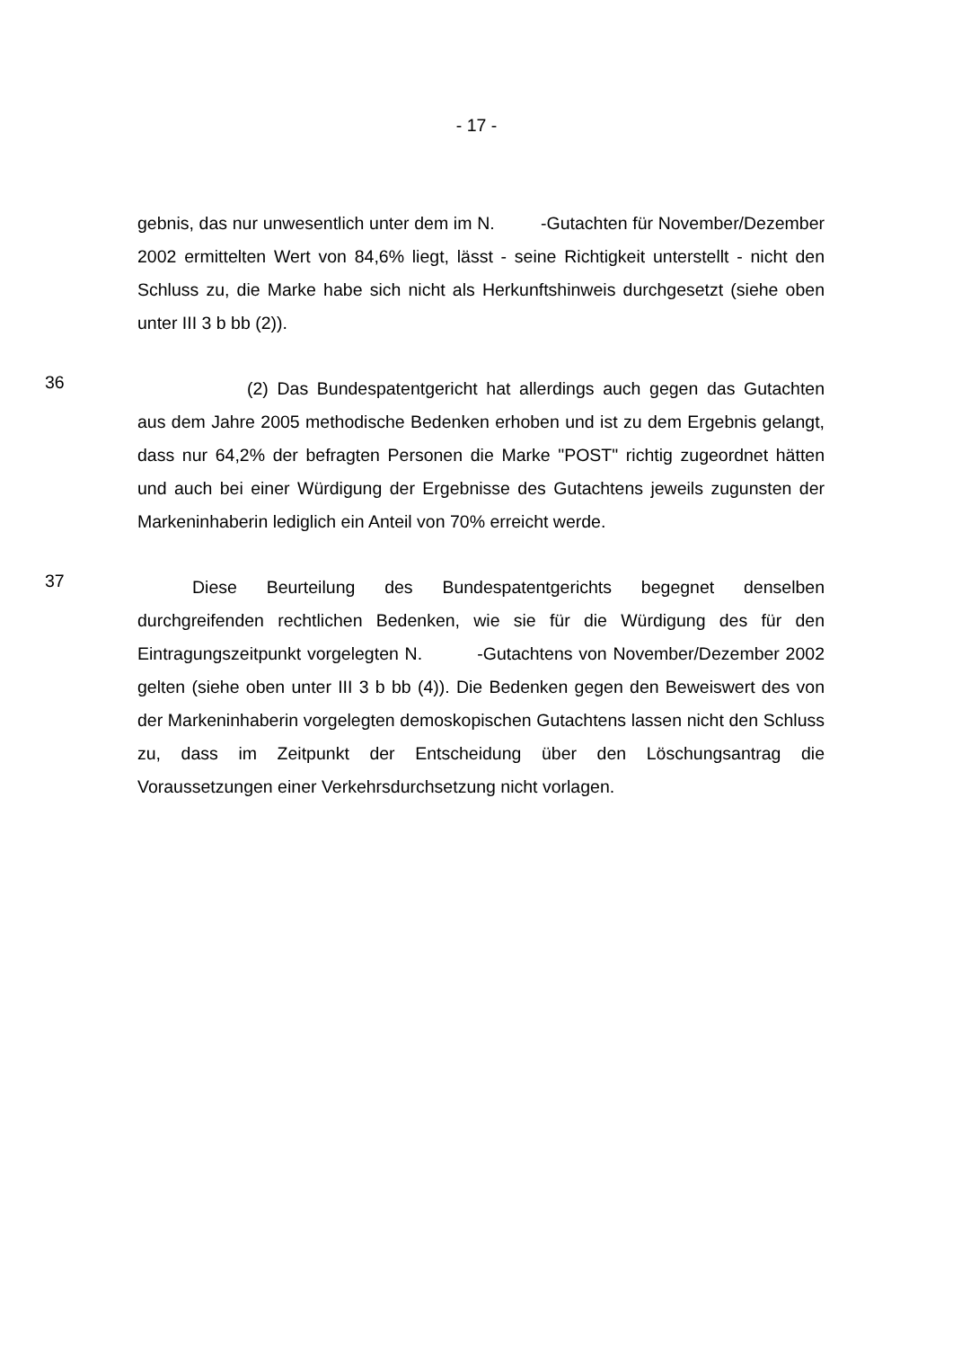- 17 -
gebnis, das nur unwesentlich unter dem im N. -Gutachten für November/Dezember 2002 ermittelten Wert von 84,6% liegt, lässt - seine Richtigkeit unterstellt - nicht den Schluss zu, die Marke habe sich nicht als Herkunftshinweis durchgesetzt (siehe oben unter III 3 b bb (2)).
36
(2) Das Bundespatentgericht hat allerdings auch gegen das Gutachten aus dem Jahre 2005 methodische Bedenken erhoben und ist zu dem Ergebnis gelangt, dass nur 64,2% der befragten Personen die Marke "POST" richtig zugeordnet hätten und auch bei einer Würdigung der Ergebnisse des Gutachtens jeweils zugunsten der Markeninhaberin lediglich ein Anteil von 70% erreicht werde.
37
Diese Beurteilung des Bundespatentgerichts begegnet denselben durchgreifenden rechtlichen Bedenken, wie sie für die Würdigung des für den Eintragungszeitpunkt vorgelegten N. -Gutachtens von November/Dezember 2002 gelten (siehe oben unter III 3 b bb (4)). Die Bedenken gegen den Beweiswert des von der Markeninhaberin vorgelegten demoskopischen Gutachtens lassen nicht den Schluss zu, dass im Zeitpunkt der Entscheidung über den Löschungsantrag die Voraussetzungen einer Verkehrsdurchsetzung nicht vorlagen.